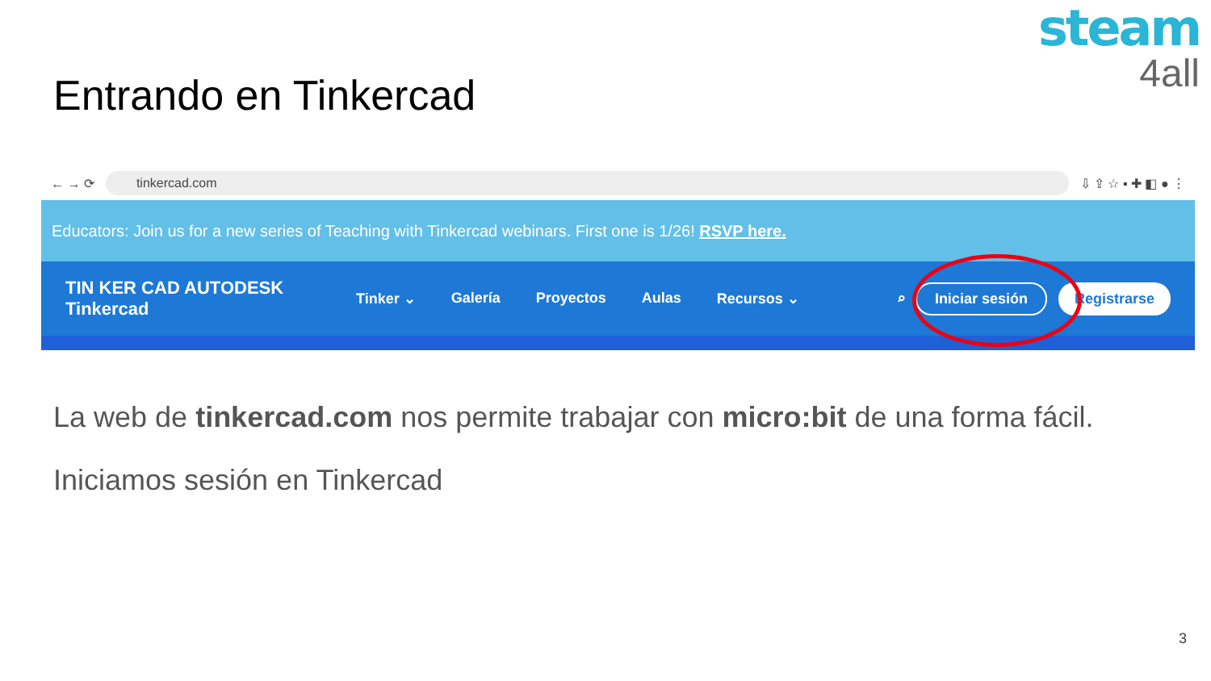steam
4all
Entrando en Tinkercad
← → ⟳
tinkercad.com
⇩ ⇪ ☆ ▪ ✚ ◧ ● ⋮
Educators: Join us for a new series of Teaching with Tinkercad webinars. First one is 1/26! RSVP here.
TIN KER CAD AUTODESK
Tinkercad
Tinker ⌄ Galería Proyectos Aulas Recursos ⌄
⌕ Iniciar sesión Registrarse
La web de tinkercad.com nos permite trabajar con micro:bit de una forma fácil.
Iniciamos sesión en Tinkercad
3